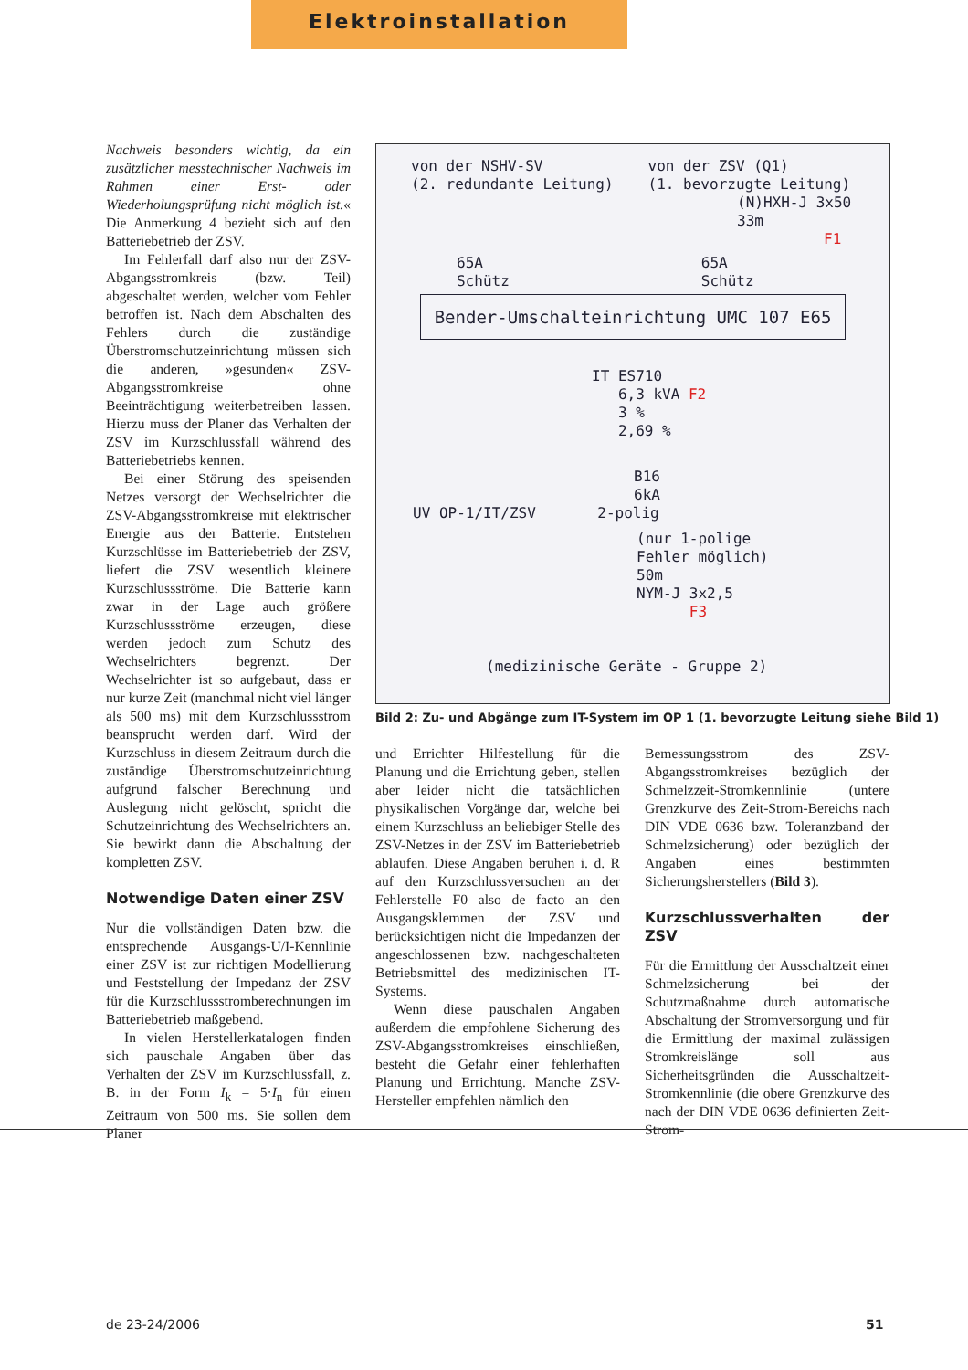Elektroinstallation
Nachweis besonders wichtig, da ein zusätzlicher messtechnischer Nachweis im Rahmen einer Erst- oder Wiederholungsprüfung nicht möglich ist.« Die Anmerkung 4 bezieht sich auf den Batteriebetrieb der ZSV.
Im Fehlerfall darf also nur der ZSV-Abgangsstromkreis (bzw. Teil) abgeschaltet werden, welcher vom Fehler betroffen ist. Nach dem Abschalten des Fehlers durch die zuständige Überstromschutzeinrichtung müssen sich die anderen, »gesunden« ZSV-Abgangsstromkreise ohne Beeinträchtigung weiterbetreiben lassen. Hierzu muss der Planer das Verhalten der ZSV im Kurzschlussfall während des Batteriebetriebs kennen.
Bei einer Störung des speisenden Netzes versorgt der Wechselrichter die ZSV-Abgangsstromkreise mit elektrischer Energie aus der Batterie. Entstehen Kurzschlüsse im Batteriebetrieb der ZSV, liefert die ZSV wesentlich kleinere Kurzschlussströme. Die Batterie kann zwar in der Lage auch größere Kurzschlussströme erzeugen, diese werden jedoch zum Schutz des Wechselrichters begrenzt. Der Wechselrichter ist so aufgebaut, dass er nur kurze Zeit (manchmal nicht viel länger als 500 ms) mit dem Kurzschlussstrom beansprucht werden darf. Wird der Kurzschluss in diesem Zeitraum durch die zuständige Überstromschutzeinrichtung aufgrund falscher Berechnung und Auslegung nicht gelöscht, spricht die Schutzeinrichtung des Wechselrichters an. Sie bewirkt dann die Abschaltung der kompletten ZSV.
Notwendige Daten einer ZSV
Nur die vollständigen Daten bzw. die entsprechende Ausgangs-U/I-Kennlinie einer ZSV ist zur richtigen Modellierung und Feststellung der Impedanz der ZSV für die Kurzschlussstromberechnungen im Batteriebetrieb maßgebend.
In vielen Herstellerkatalogen finden sich pauschale Angaben über das Verhalten der ZSV im Kurzschlussfall, z. B. in der Form I<sub>k</sub> = 5·I<sub>n</sub> für einen Zeitraum von 500 ms. Sie sollen dem Planer
von der NSHV-SV
(2. redundante Leitung)
von der ZSV (Q1)
(1. bevorzugte Leitung)
(N)HXH-J 3x50
33m
F1
65A
Schütz
65A
Schütz
Bender-Umschalteinrichtung UMC 107 E65
IT ES710
6,3 kVA F2
3 %
2,69 %
B16
6kA
UV OP-1/IT/ZSV 2-polig
(nur 1-polige
Fehler möglich)
50m
NYM-J 3x2,5
F3
(medizinische Geräte - Gruppe 2)
Bild 2: Zu- und Abgänge zum IT-System im OP 1 (1. bevorzugte Leitung siehe Bild 1)
und Errichter Hilfestellung für die Planung und die Errichtung geben, stellen aber leider nicht die tatsächlichen physikalischen Vorgänge dar, welche bei einem Kurzschluss an beliebiger Stelle des ZSV-Netzes in der ZSV im Batteriebetrieb ablaufen. Diese Angaben beruhen i. d. R auf den Kurzschlussversuchen an der Fehlerstelle F0 also de facto an den Ausgangsklemmen der ZSV und berücksichtigen nicht die Impedanzen der angeschlossenen bzw. nachgeschalteten Betriebsmittel des medizinischen IT-Systems.
Wenn diese pauschalen Angaben außerdem die empfohlene Sicherung des ZSV-Abgangsstromkreises einschließen, besteht die Gefahr einer fehlerhaften Planung und Errichtung. Manche ZSV-Hersteller empfehlen nämlich den
Bemessungsstrom des ZSV-Abgangsstromkreises bezüglich der Schmelzzeit-Stromkennlinie (untere Grenzkurve des Zeit-Strom-Bereichs nach DIN VDE 0636 bzw. Toleranzband der Schmelzsicherung) oder bezüglich der Angaben eines bestimmten Sicherungsherstellers (Bild 3).
Kurzschlussverhalten der ZSV
Für die Ermittlung der Ausschaltzeit einer Schmelzsicherung bei der Schutzmaßnahme durch automatische Abschaltung der Stromversorgung und für die Ermittlung der maximal zulässigen Stromkreislänge soll aus Sicherheitsgründen die Ausschaltzeit-Stromkennlinie (die obere Grenzkurve des nach der DIN VDE 0636 definierten Zeit-Strom-
de 23-24/2006 51